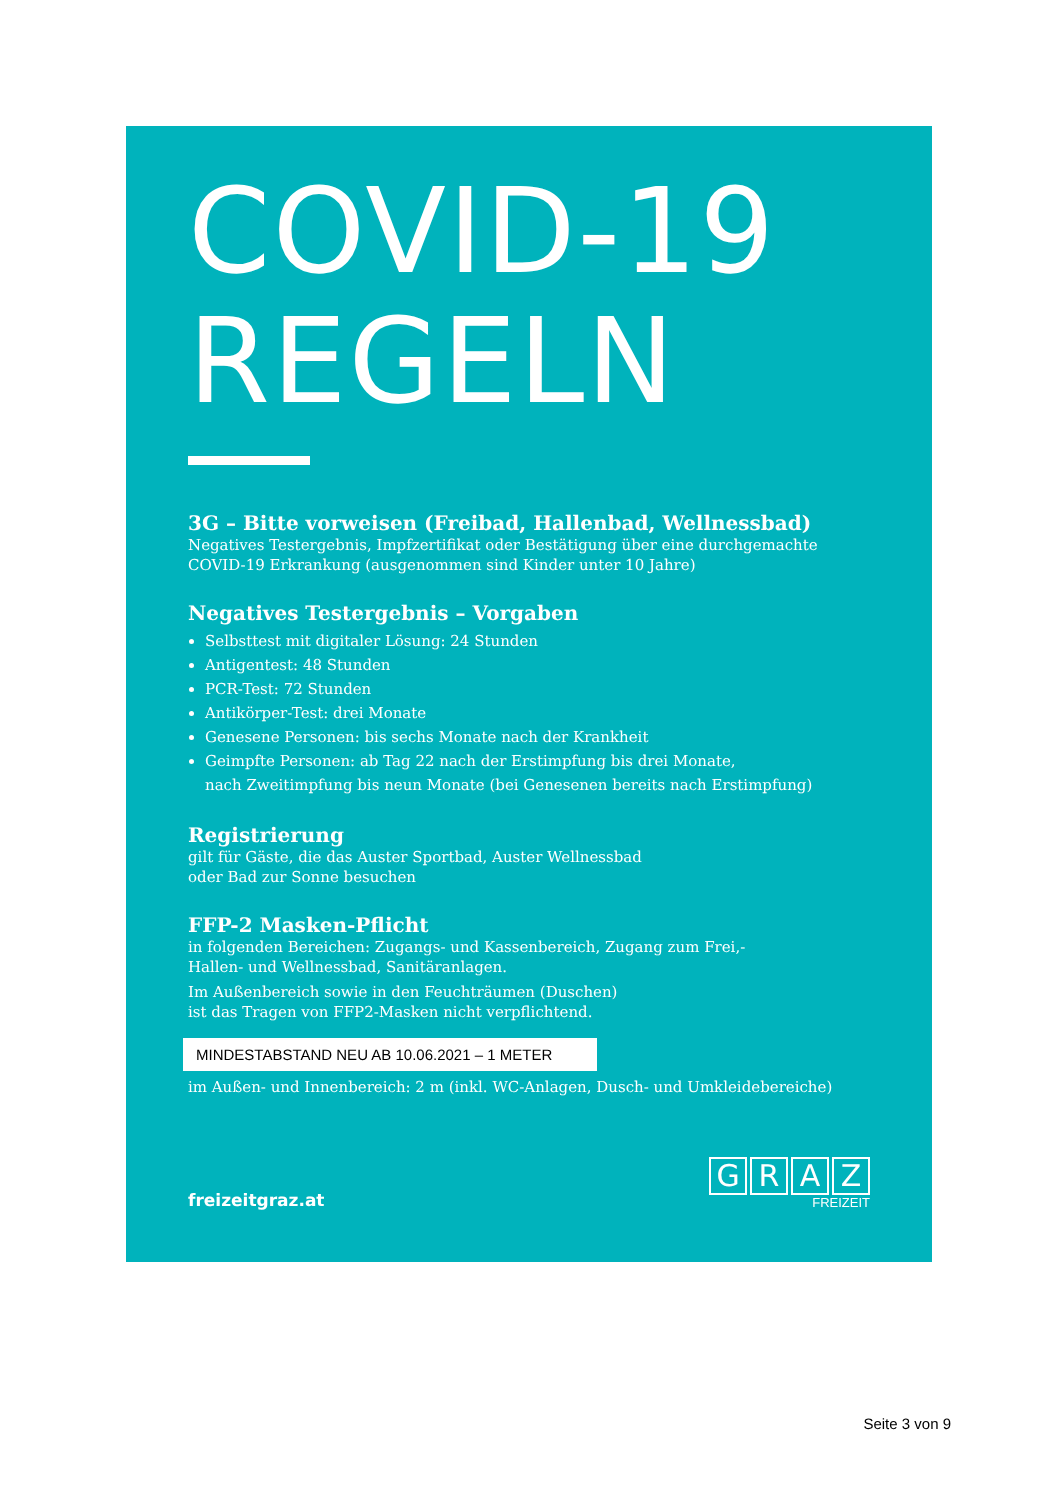COVID-19
REGELN
3G – Bitte vorweisen (Freibad, Hallenbad, Wellnessbad)
Negatives Testergebnis, Impfzertifikat oder Bestätigung über eine durchgemachte COVID-19 Erkrankung (ausgenommen sind Kinder unter 10 Jahre)
Negatives Testergebnis – Vorgaben
Selbsttest mit digitaler Lösung: 24 Stunden
Antigentest: 48 Stunden
PCR-Test: 72 Stunden
Antikörper-Test: drei Monate
Genesene Personen: bis sechs Monate nach der Krankheit
Geimpfte Personen: ab Tag 22 nach der Erstimpfung bis drei Monate,
nach Zweitimpfung bis neun Monate (bei Genesenen bereits nach Erstimpfung)
Registrierung
gilt für Gäste, die das Auster Sportbad, Auster Wellnessbad
oder Bad zur Sonne besuchen
FFP-2 Masken-Pflicht
in folgenden Bereichen: Zugangs- und Kassenbereich, Zugang zum Frei,-
Hallen- und Wellnessbad, Sanitäranlagen.
Im Außenbereich sowie in den Feuchträumen (Duschen)
ist das Tragen von FFP2-Masken nicht verpflichtend.
MINDESTABSTAND NEU AB 10.06.2021 – 1 METER
im Außen- und Innenbereich: 2 m (inkl. WC-Anlagen, Dusch- und Umkleidebereiche)
freizeitgraz.at
GRAZ
FREIZEIT
Seite 3 von 9